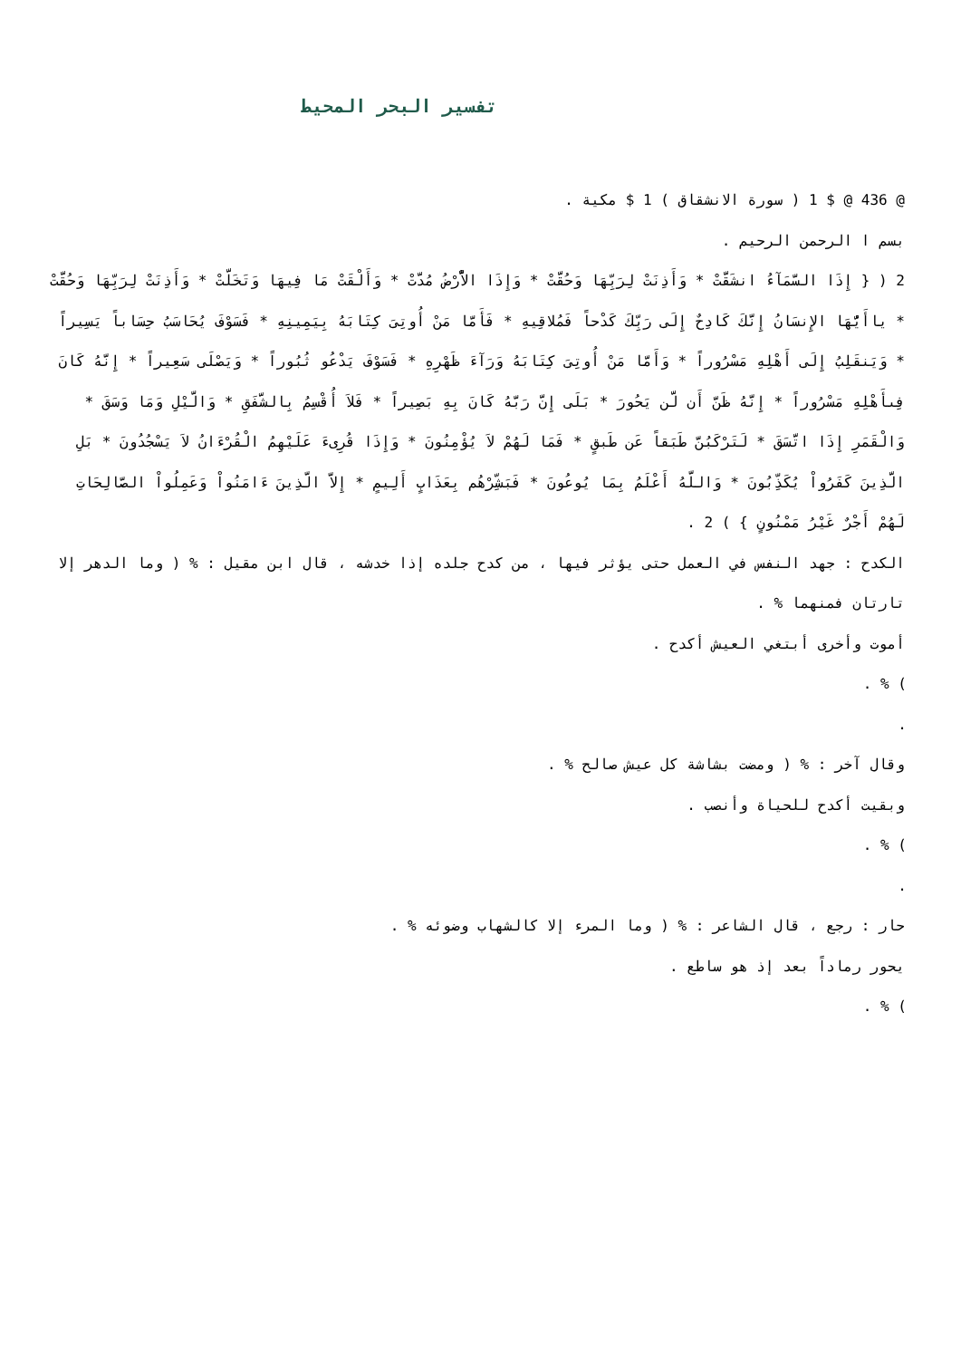تفسير البحر المحيط
@ 436 @ $ 1 ( سورة الانشقاق ) 1 $ مكية .
بسم ا الرحمن الرحيم .
2 ( { إِذَا السَّمَآءُ انشَقَّتْ * وَأَذِنَتْ لِرَبِّهَا وَحُقَّتْ * وَإِذَا الاَّْرْضُ مُدَّتْ * وَأَلْقَتْ مَا فِيهَا وَتَخَلَّتْ * وَأَذِنَتْ لِرَبِّهَا وَحُقَّتْ * ياأَيُّهَا الإِنسَانُ إِنَّكَ كَادِحٌ إِلَى رَبِّكَ كَدْحاً فَمُلاقِيهِ * فَأَمَّا مَنْ أُوتِىَ كِتَابَهُ بِيَمِينِهِ * فَسَوْفَ يُحَاسَبُ حِسَاباً يَسِيراً * وَيَنقَلِبُ إِلَى أَهْلِهِ مَسْرُوراً * وَأَمَّا مَنْ أُوتِىَ كِتَابَهُ وَرَآءَ ظَهْرِهِ * فَسَوْفَ يَدْعُو ثُبُوراً * وَيَصْلَى سَعِيراً * إِنَّهُ كَانَ فِىأَهْلِهِ مَسْرُوراً * إِنَّهُ ظَنَّ أَن لَّن يَحُورَ * بَلَى إِنَّ رَبَّهُ كَانَ بِهِ بَصِيراً * فَلاَ أُقْسِمُ بِالشَّفَقِ * وَالَّيْلِ وَمَا وَسَقَ * وَالْقَمَرِ إِذَا اتَّسَقَ * لَتَرْكَبُنَّ طَبَقاً عَن طَبقٍ * فَمَا لَهُمْ لاَ يُؤْمِنُونَ * وَإِذَا قُرِىءَ عَلَيْهِمُ الْقُرْءَانُ لاَ يَسْجُدُونَ * بَلِ الَّذِينَ كَفَرُواْ يُكَذِّبُونَ * وَاللَّهُ أَعْلَمُ بِمَا يُوعُونَ * فَبَشِّرْهُم بِعَذَابٍ أَلِيمٍ * إِلاَّ الَّذِينَ ءَامَنُواْ وَعَمِلُواْ الصَّالِحَاتِ لَهُمْ أَجْرٌ غَيْرُ مَمْنُونٍ } ) 2 .
الكدح : جهد النفس في العمل حتى يؤثر فيها ، من كدح جلده إذا خدشه ، قال ابن مقيل : % ( وما الدهر إلا تارتان فمنهما % .
أموت وأخرى أبتغي العيش أكدح .
) % .
.
وقال آخر : % ( ومضت بشاشة كل عيش صالح % .
وبقيت أكدح للحياة وأنصب .
) % .
.
حار : رجع ، قال الشاعر : % ( وما المرء إلا كالشهاب وضوئه % .
يحور رماداً بعد إذ هو ساطع .
) % .